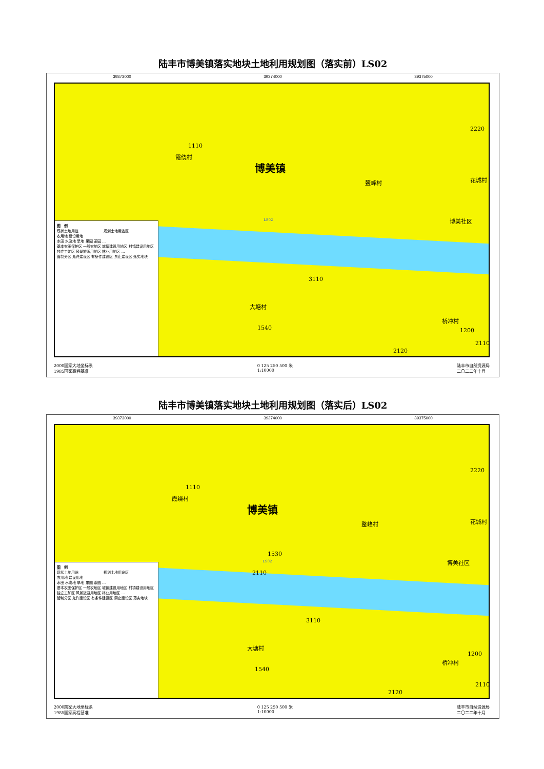陆丰市博美镇落实地块土地利用规划图（落实前）LS02
39373000 39374000 39375000
1110
霞绕村
博美镇
鳌峰村 花城村
博美社区
2220
LS02
3110
大塘村
1540
桥冲村
1200
2110
2120
图　例
现状土地用途　　　　　　　规划土地用途区
农用地 建设用地
水田 水浇地 旱地 果园 茶园 …
基本农田保护区 一般农地区 城镇建设用地区 村镇建设用地区 独立工矿区 风景旅游用地区 林业用地区 …
管制分区 允许建设区 有条件建设区 禁止建设区 落实地块
2000国家大地坐标系
1985国家高程基准 0 125 250 500 米
1:10000 陆丰市自然资源局
二〇二二年十月
陆丰市博美镇落实地块土地利用规划图（落实后）LS02
39373000 39374000 39375000
1110
霞绕村
博美镇
鳌峰村 花城村
博美社区
2220
1530
LS02
2110
3110
大塘村
1540
桥冲村
1200
2110
2120
图　例
现状土地用途　　　　　　　规划土地用途区
农用地 建设用地
水田 水浇地 旱地 果园 茶园 …
基本农田保护区 一般农地区 城镇建设用地区 村镇建设用地区 独立工矿区 风景旅游用地区 林业用地区 …
管制分区 允许建设区 有条件建设区 禁止建设区 落实地块
2000国家大地坐标系
1985国家高程基准 0 125 250 500 米
1:10000 陆丰市自然资源局
二〇二二年十月